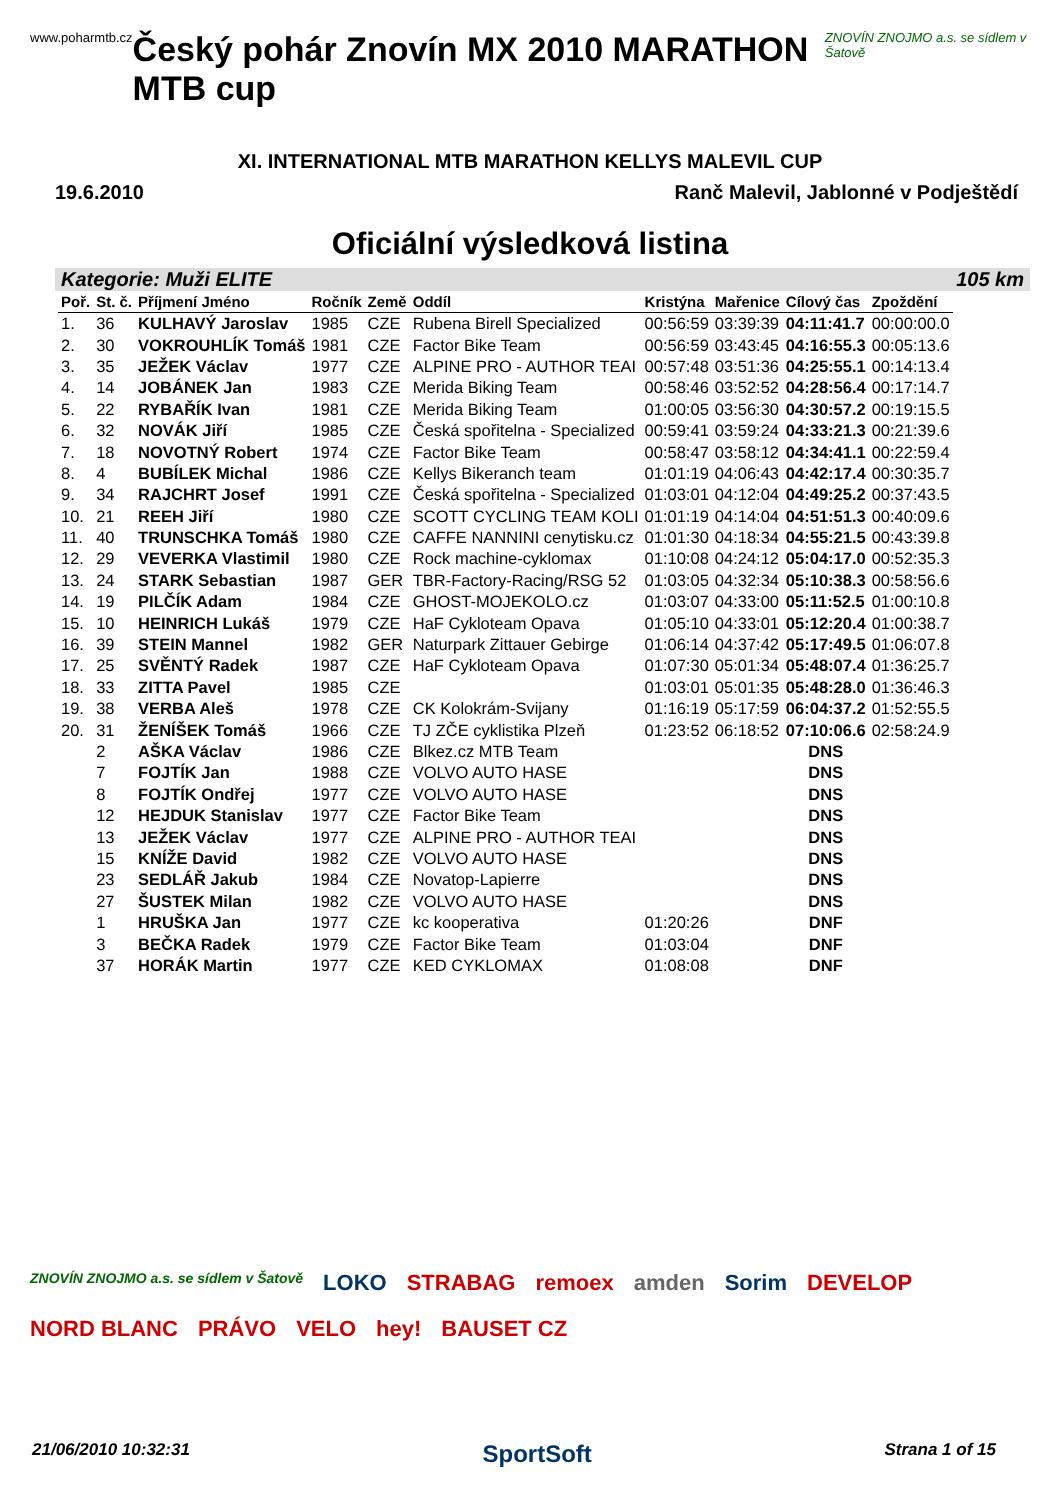www.poharmtb.cz
Český pohár Znovín MX 2010 MARATHON MTB cup
ZNOVÍN ZNOJMO a.s. se sídlem v Šatově
XI. INTERNATIONAL MTB MARATHON KELLYS MALEVIL CUP
19.6.2010 Ranč Malevil, Jablonné v Podještědí
Oficiální výsledková listina
Kategorie: Muži ELITE 105 km
| Poř. | St. č. | Příjmení Jméno | Ročník | Země | Oddíl | Kristýna | Mařenice | Cílový čas | Zpoždění |
| --- | --- | --- | --- | --- | --- | --- | --- | --- | --- |
| 1. | 36 | KULHAVÝ Jaroslav | 1985 | CZE | Rubena Birell Specialized | 00:56:59 | 03:39:39 | 04:11:41.7 | 00:00:00.0 |
| 2. | 30 | VOKROUHLÍK Tomáš | 1981 | CZE | Factor Bike Team | 00:56:59 | 03:43:45 | 04:16:55.3 | 00:05:13.6 |
| 3. | 35 | JEŽEK Václav | 1977 | CZE | ALPINE PRO - AUTHOR TEAI | 00:57:48 | 03:51:36 | 04:25:55.1 | 00:14:13.4 |
| 4. | 14 | JOBÁNEK Jan | 1983 | CZE | Merida Biking Team | 00:58:46 | 03:52:52 | 04:28:56.4 | 00:17:14.7 |
| 5. | 22 | RYBAŘÍK Ivan | 1981 | CZE | Merida Biking Team | 01:00:05 | 03:56:30 | 04:30:57.2 | 00:19:15.5 |
| 6. | 32 | NOVÁK Jiří | 1985 | CZE | Česká spořitelna - Specialized | 00:59:41 | 03:59:24 | 04:33:21.3 | 00:21:39.6 |
| 7. | 18 | NOVOTNÝ Robert | 1974 | CZE | Factor Bike Team | 00:58:47 | 03:58:12 | 04:34:41.1 | 00:22:59.4 |
| 8. | 4 | BUBÍLEK Michal | 1986 | CZE | Kellys Bikeranch team | 01:01:19 | 04:06:43 | 04:42:17.4 | 00:30:35.7 |
| 9. | 34 | RAJCHRT Josef | 1991 | CZE | Česká spořitelna - Specialized | 01:03:01 | 04:12:04 | 04:49:25.2 | 00:37:43.5 |
| 10. | 21 | REEH Jiří | 1980 | CZE | SCOTT CYCLING TEAM KOLI | 01:01:19 | 04:14:04 | 04:51:51.3 | 00:40:09.6 |
| 11. | 40 | TRUNSCHKA Tomáš | 1980 | CZE | CAFFE NANNINI cenytisku.cz | 01:01:30 | 04:18:34 | 04:55:21.5 | 00:43:39.8 |
| 12. | 29 | VEVERKA Vlastimil | 1980 | CZE | Rock machine-cyklomax | 01:10:08 | 04:24:12 | 05:04:17.0 | 00:52:35.3 |
| 13. | 24 | STARK Sebastian | 1987 | GER | TBR-Factory-Racing/RSG 52 | 01:03:05 | 04:32:34 | 05:10:38.3 | 00:58:56.6 |
| 14. | 19 | PILČÍK Adam | 1984 | CZE | GHOST-MOJEKOLO.cz | 01:03:07 | 04:33:00 | 05:11:52.5 | 01:00:10.8 |
| 15. | 10 | HEINRICH Lukáš | 1979 | CZE | HaF Cykloteam Opava | 01:05:10 | 04:33:01 | 05:12:20.4 | 01:00:38.7 |
| 16. | 39 | STEIN Mannel | 1982 | GER | Naturpark Zittauer Gebirge | 01:06:14 | 04:37:42 | 05:17:49.5 | 01:06:07.8 |
| 17. | 25 | SVĚNTÝ Radek | 1987 | CZE | HaF Cykloteam Opava | 01:07:30 | 05:01:34 | 05:48:07.4 | 01:36:25.7 |
| 18. | 33 | ZITTA Pavel | 1985 | CZE | | 01:03:01 | 05:01:35 | 05:48:28.0 | 01:36:46.3 |
| 19. | 38 | VERBA Aleš | 1978 | CZE | CK Kolokrám-Svijany | 01:16:19 | 05:17:59 | 06:04:37.2 | 01:52:55.5 |
| 20. | 31 | ŽENÍŠEK Tomáš | 1966 | CZE | TJ ZČE cyklistika Plzeň | 01:23:52 | 06:18:52 | 07:10:06.6 | 02:58:24.9 |
| | 2 | AŠKA Václav | 1986 | CZE | Blkez.cz MTB Team | | | DNS | |
| | 7 | FOJTÍK Jan | 1988 | CZE | VOLVO AUTO HASE | | | DNS | |
| | 8 | FOJTÍK Ondřej | 1977 | CZE | VOLVO AUTO HASE | | | DNS | |
| | 12 | HEJDUK Stanislav | 1977 | CZE | Factor Bike Team | | | DNS | |
| | 13 | JEŽEK Václav | 1977 | CZE | ALPINE PRO - AUTHOR TEAI | | | DNS | |
| | 15 | KNÍŽE David | 1982 | CZE | VOLVO AUTO HASE | | | DNS | |
| | 23 | SEDLÁŘ Jakub | 1984 | CZE | Novatop-Lapierre | | | DNS | |
| | 27 | ŠUSTEK Milan | 1982 | CZE | VOLVO AUTO HASE | | | DNS | |
| | 1 | HRUŠKA Jan | 1977 | CZE | kc kooperativa | 01:20:26 | | DNF | |
| | 3 | BEČKA Radek | 1979 | CZE | Factor Bike Team | 01:03:04 | | DNF | |
| | 37 | HORÁK Martin | 1977 | CZE | KED CYKLOMAX | 01:08:08 | | DNF | |
ZNOVÍN ZNOJMO a.s. se sídlem v Šatově LOKO STRABAG remoex amden Sorim DEVELOP NORD BLANC PRÁVO VELO hey! BAUSET CZ
21/06/2010 10:32:31 SportSoft Strana 1 of 15